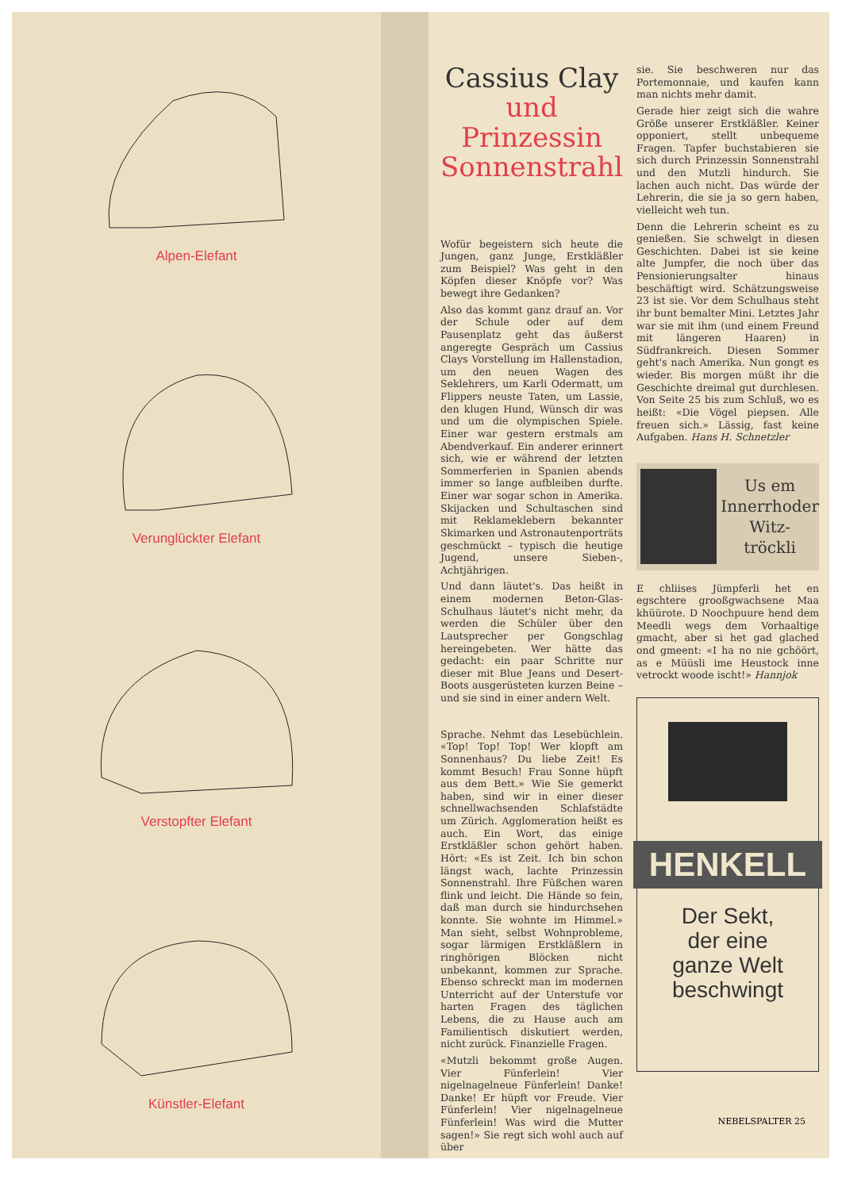Alpen-Elefant
Verunglückter Elefant
Verstopfter Elefant
Künstler-Elefant
Cassius Clay
und Prinzessin Sonnenstrahl
Wofür begeistern sich heute die Jungen, ganz Junge, Erstkläßler zum Beispiel? Was geht in den Köpfen dieser Knöpfe vor? Was bewegt ihre Gedanken?
Also das kommt ganz drauf an. Vor der Schule oder auf dem Pausenplatz geht das äußerst angeregte Gespräch um Cassius Clays Vorstellung im Hallenstadion, um den neuen Wagen des Seklehrers, um Karli Odermatt, um Flippers neuste Taten, um Lassie, den klugen Hund, Wünsch dir was und um die olympischen Spiele. Einer war gestern erstmals am Abendverkauf. Ein anderer erinnert sich, wie er während der letzten Sommerferien in Spanien abends immer so lange aufbleiben durfte. Einer war sogar schon in Amerika. Skijacken und Schultaschen sind mit Reklameklebern bekannter Skimarken und Astronautenporträts geschmückt – typisch die heutige Jugend, unsere Sieben-, Achtjährigen.
Und dann läutet's. Das heißt in einem modernen Beton-Glas-Schulhaus läutet's nicht mehr, da werden die Schüler über den Lautsprecher per Gongschlag hereingebeten. Wer hätte das gedacht: ein paar Schritte nur dieser mit Blue Jeans und Desert-Boots ausgerüsteten kurzen Beine – und sie sind in einer andern Welt.
Sprache. Nehmt das Lesebüchlein. «Top! Top! Top! Wer klopft am Sonnenhaus? Du liebe Zeit! Es kommt Besuch! Frau Sonne hüpft aus dem Bett.» Wie Sie gemerkt haben, sind wir in einer dieser schnellwachsenden Schlafstädte um Zürich. Agglomeration heißt es auch. Ein Wort, das einige Erstkläßler schon gehört haben. Hört: «Es ist Zeit. Ich bin schon längst wach, lachte Prinzessin Sonnenstrahl. Ihre Füßchen waren flink und leicht. Die Hände so fein, daß man durch sie hindurchsehen konnte. Sie wohnte im Himmel.» Man sieht, selbst Wohnprobleme, sogar lärmigen Erstkläßlern in ringhörigen Blöcken nicht unbekannt, kommen zur Sprache. Ebenso schreckt man im modernen Unterricht auf der Unterstufe vor harten Fragen des täglichen Lebens, die zu Hause auch am Familientisch diskutiert werden, nicht zurück. Finanzielle Fragen.
«Mutzli bekommt große Augen. Vier Fünferlein! Vier nigelnagelneue Fünferlein! Danke! Danke! Er hüpft vor Freude. Vier Fünferlein! Vier nigelnagelneue Fünferlein! Was wird die Mutter sagen!» Sie regt sich wohl auch auf über
sie. Sie beschweren nur das Portemonnaie, und kaufen kann man nichts mehr damit.
Gerade hier zeigt sich die wahre Größe unserer Erstkläßler. Keiner opponiert, stellt unbequeme Fragen. Tapfer buchstabieren sie sich durch Prinzessin Sonnenstrahl und den Mutzli hindurch. Sie lachen auch nicht. Das würde der Lehrerin, die sie ja so gern haben, vielleicht weh tun.
Denn die Lehrerin scheint es zu genießen. Sie schwelgt in diesen Geschichten. Dabei ist sie keine alte Jumpfer, die noch über das Pensionierungsalter hinaus beschäftigt wird. Schätzungsweise 23 ist sie. Vor dem Schulhaus steht ihr bunt bemalter Mini. Letztes Jahr war sie mit ihm (und einem Freund mit längeren Haaren) in Südfrankreich. Diesen Sommer geht's nach Amerika. Nun gongt es wieder. Bis morgen müßt ihr die Geschichte dreimal gut durchlesen. Von Seite 25 bis zum Schluß, wo es heißt: «Die Vögel piepsen. Alle freuen sich.» Lässig, fast keine Aufgaben. Hans H. Schnetzler
Us em
Innerrhoder
Witz-
tröckli
E chliises Jümpferli het en egschtere grooßgwachsene Maa khüürote. D Noochpuure hend dem Meedli wegs dem Vorhaaltige gmacht, aber si het gad glached ond gmeent: «I ha no nie gchöört, as e Müüsli ime Heustock inne vetrockt woode ischt!» Hannjok
HENKELL
Der Sekt,
der eine
ganze Welt
beschwingt
NEBELSPALTER 25